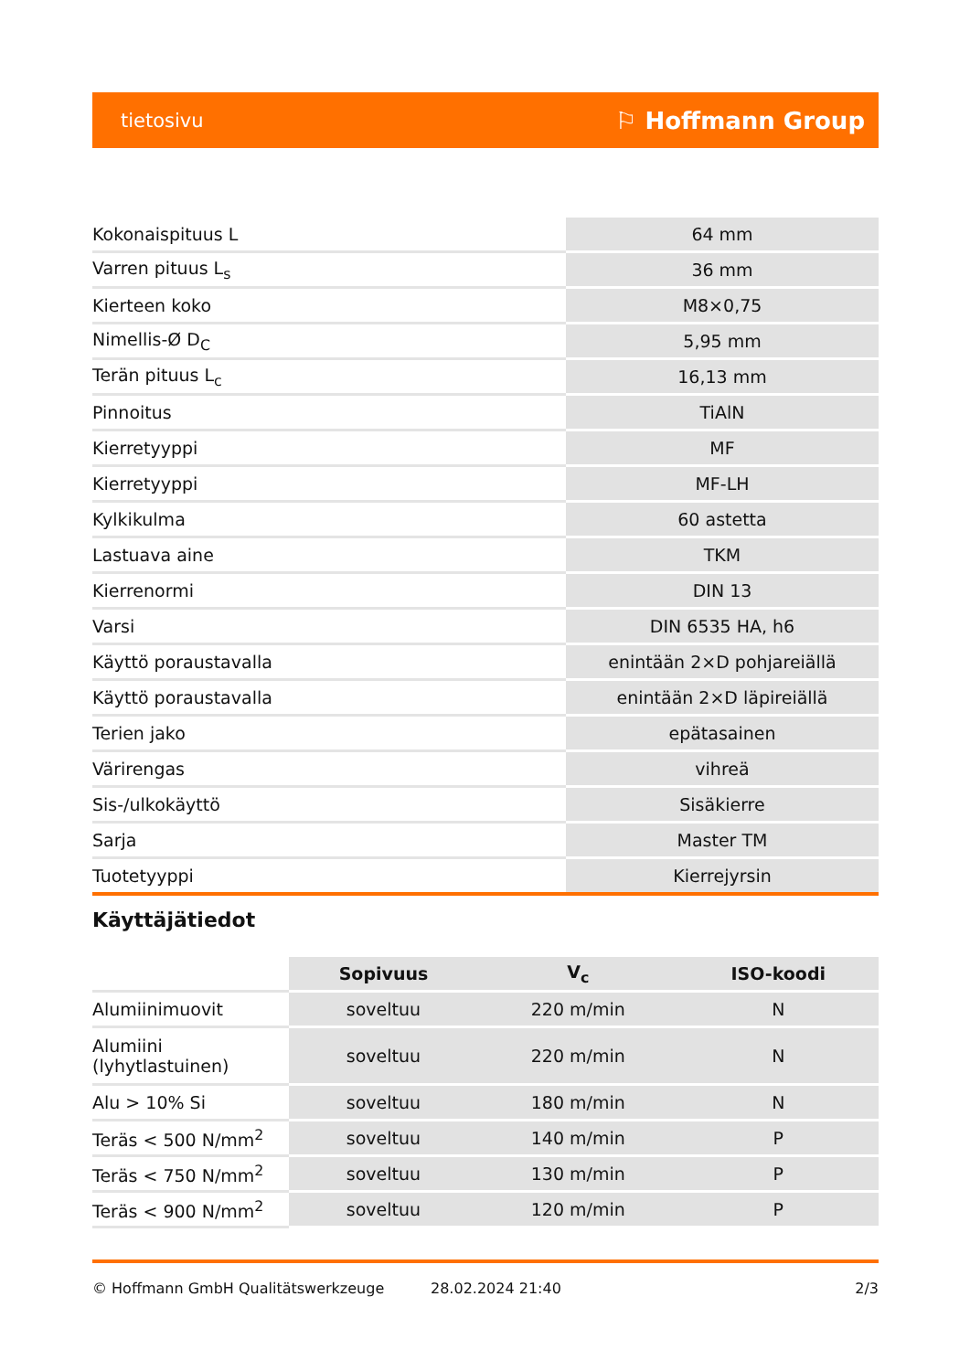tietosivu ⚐ Hoffmann Group
| Kokonaispituus L | 64 mm |
| Varren pituus L<sub>s</sub> | 36 mm |
| Kierteen koko | M8×0,75 |
| Nimellis-Ø D<sub>C</sub> | 5,95 mm |
| Terän pituus L<sub>c</sub> | 16,13 mm |
| Pinnoitus | TiAlN |
| Kierretyyppi | MF |
| Kierretyyppi | MF-LH |
| Kylkikulma | 60 astetta |
| Lastuava aine | TKM |
| Kierrenormi | DIN 13 |
| Varsi | DIN 6535 HA, h6 |
| Käyttö poraustavalla | enintään 2×D pohjareiällä |
| Käyttö poraustavalla | enintään 2×D läpireiällä |
| Terien jako | epätasainen |
| Värirengas | vihreä |
| Sis-/ulkokäyttö | Sisäkierre |
| Sarja | Master TM |
| Tuotetyyppi | Kierrejyrsin |
Käyttäjätiedot
| | Sopivuus | V<sub>c</sub> | ISO-koodi |
| --- | --- | --- | --- |
| Alumiinimuovit | soveltuu | 220 m/min | N |
| Alumiini (lyhytlastuinen) | soveltuu | 220 m/min | N |
| Alu > 10% Si | soveltuu | 180 m/min | N |
| Teräs < 500 N/mm<sup>2</sup> | soveltuu | 140 m/min | P |
| Teräs < 750 N/mm<sup>2</sup> | soveltuu | 130 m/min | P |
| Teräs < 900 N/mm<sup>2</sup> | soveltuu | 120 m/min | P |
© Hoffmann GmbH Qualitätswerkzeuge 28.02.2024 21:40 2/3